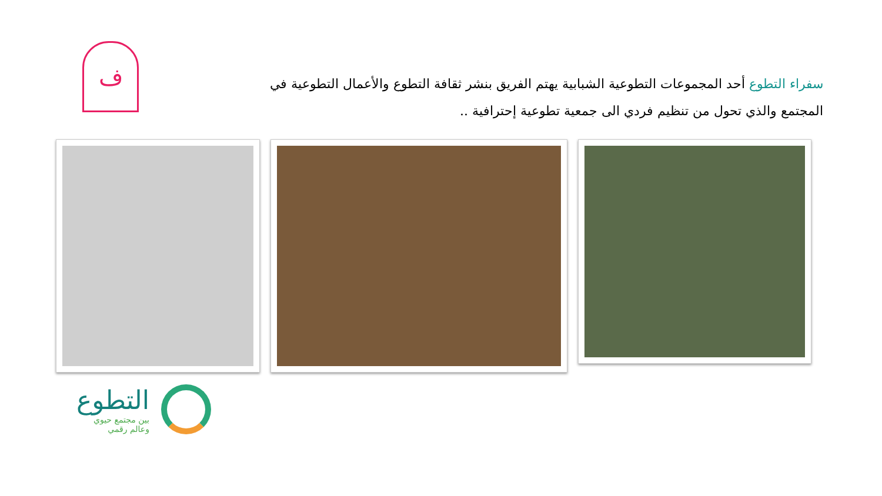ف
سفراء التطوع أحد المجموعات التطوعية الشبابية يهتم الفريق بنشر ثقافة التطوع والأعمال التطوعية في المجتمع والذي تحول من تنظيم فردي الى جمعية تطوعية إحترافية ..
التطوع
بين مجتمع حيوي
وعالم رقمي